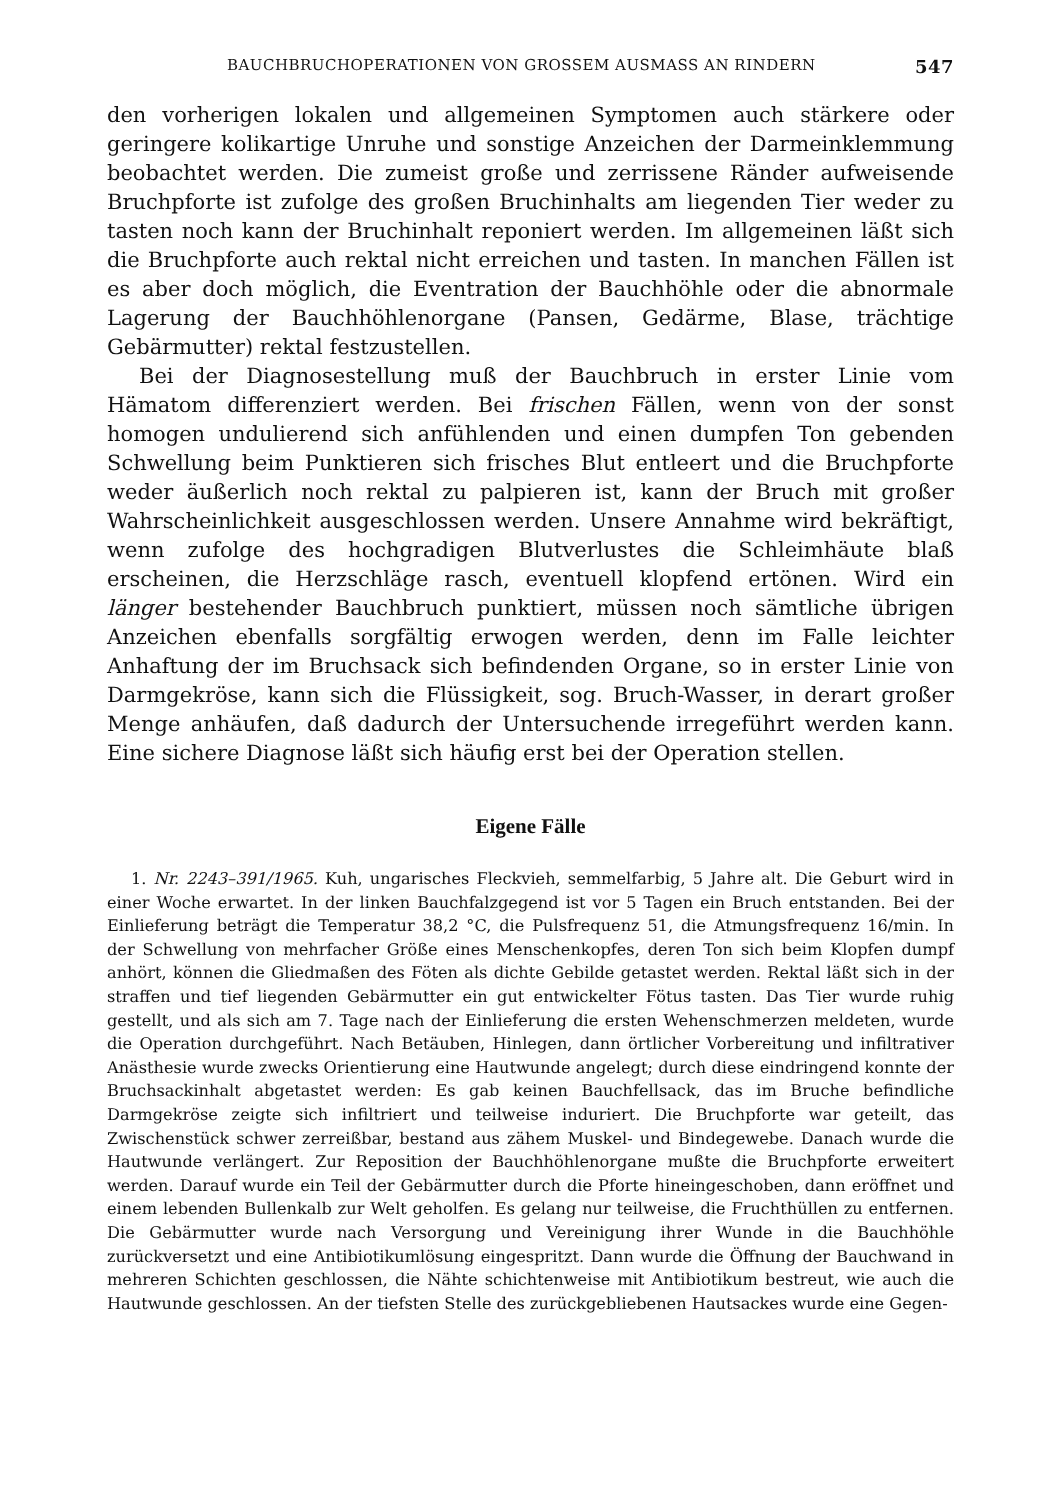BAUCHBRUCHOPERATIONEN VON GROSSEM AUSMASS AN RINDERN 547
den vorherigen lokalen und allgemeinen Symptomen auch stärkere oder geringere kolikartige Unruhe und sonstige Anzeichen der Darmeinklemmung beobachtet werden. Die zumeist große und zerrissene Ränder aufweisende Bruchpforte ist zufolge des großen Bruchinhalts am liegenden Tier weder zu tasten noch kann der Bruchinhalt reponiert werden. Im allgemeinen läßt sich die Bruchpforte auch rektal nicht erreichen und tasten. In manchen Fällen ist es aber doch möglich, die Eventration der Bauchhöhle oder die abnormale Lagerung der Bauchhöhlenorgane (Pansen, Gedärme, Blase, trächtige Gebärmutter) rektal festzustellen.
Bei der Diagnosestellung muß der Bauchbruch in erster Linie vom Hämatom differenziert werden. Bei frischen Fällen, wenn von der sonst homogen undulierend sich anfühlenden und einen dumpfen Ton gebenden Schwellung beim Punktieren sich frisches Blut entleert und die Bruchpforte weder äußerlich noch rektal zu palpieren ist, kann der Bruch mit großer Wahrscheinlichkeit ausgeschlossen werden. Unsere Annahme wird bekräftigt, wenn zufolge des hochgradigen Blutverlustes die Schleimhäute blaß erscheinen, die Herzschläge rasch, eventuell klopfend ertönen. Wird ein länger bestehender Bauchbruch punktiert, müssen noch sämtliche übrigen Anzeichen ebenfalls sorgfältig erwogen werden, denn im Falle leichter Anhaftung der im Bruchsack sich befindenden Organe, so in erster Linie von Darmgekröse, kann sich die Flüssigkeit, sog. Bruch-Wasser, in derart großer Menge anhäufen, daß dadurch der Untersuchende irregeführt werden kann. Eine sichere Diagnose läßt sich häufig erst bei der Operation stellen.
Eigene Fälle
1. Nr. 2243–391/1965. Kuh, ungarisches Fleckvieh, semmelfarbig, 5 Jahre alt. Die Geburt wird in einer Woche erwartet. In der linken Bauchfalzgegend ist vor 5 Tagen ein Bruch entstanden. Bei der Einlieferung beträgt die Temperatur 38,2 °C, die Pulsfrequenz 51, die Atmungsfrequenz 16/min. In der Schwellung von mehrfacher Größe eines Menschenkopfes, deren Ton sich beim Klopfen dumpf anhört, können die Gliedmaßen des Föten als dichte Gebilde getastet werden. Rektal läßt sich in der straffen und tief liegenden Gebärmutter ein gut entwickelter Fötus tasten. Das Tier wurde ruhig gestellt, und als sich am 7. Tage nach der Einlieferung die ersten Wehenschmerzen meldeten, wurde die Operation durchgeführt. Nach Betäuben, Hinlegen, dann örtlicher Vorbereitung und infiltrativer Anästhesie wurde zwecks Orientierung eine Hautwunde angelegt; durch diese eindringend konnte der Bruchsackinhalt abgetastet werden: Es gab keinen Bauchfellsack, das im Bruche befindliche Darmgekröse zeigte sich infiltriert und teilweise induriert. Die Bruchpforte war geteilt, das Zwischenstück schwer zerreißbar, bestand aus zähem Muskel- und Bindegewebe. Danach wurde die Hautwunde verlängert. Zur Reposition der Bauchhöhlenorgane mußte die Bruchpforte erweitert werden. Darauf wurde ein Teil der Gebärmutter durch die Pforte hineingeschoben, dann eröffnet und einem lebenden Bullenkalb zur Welt geholfen. Es gelang nur teilweise, die Fruchthüllen zu entfernen. Die Gebärmutter wurde nach Versorgung und Vereinigung ihrer Wunde in die Bauchhöhle zurückversetzt und eine Antibiotikumlösung eingespritzt. Dann wurde die Öffnung der Bauchwand in mehreren Schichten geschlossen, die Nähte schichtenweise mit Antibiotikum bestreut, wie auch die Hautwunde geschlossen. An der tiefsten Stelle des zurückgebliebenen Hautsackes wurde eine Gegen-